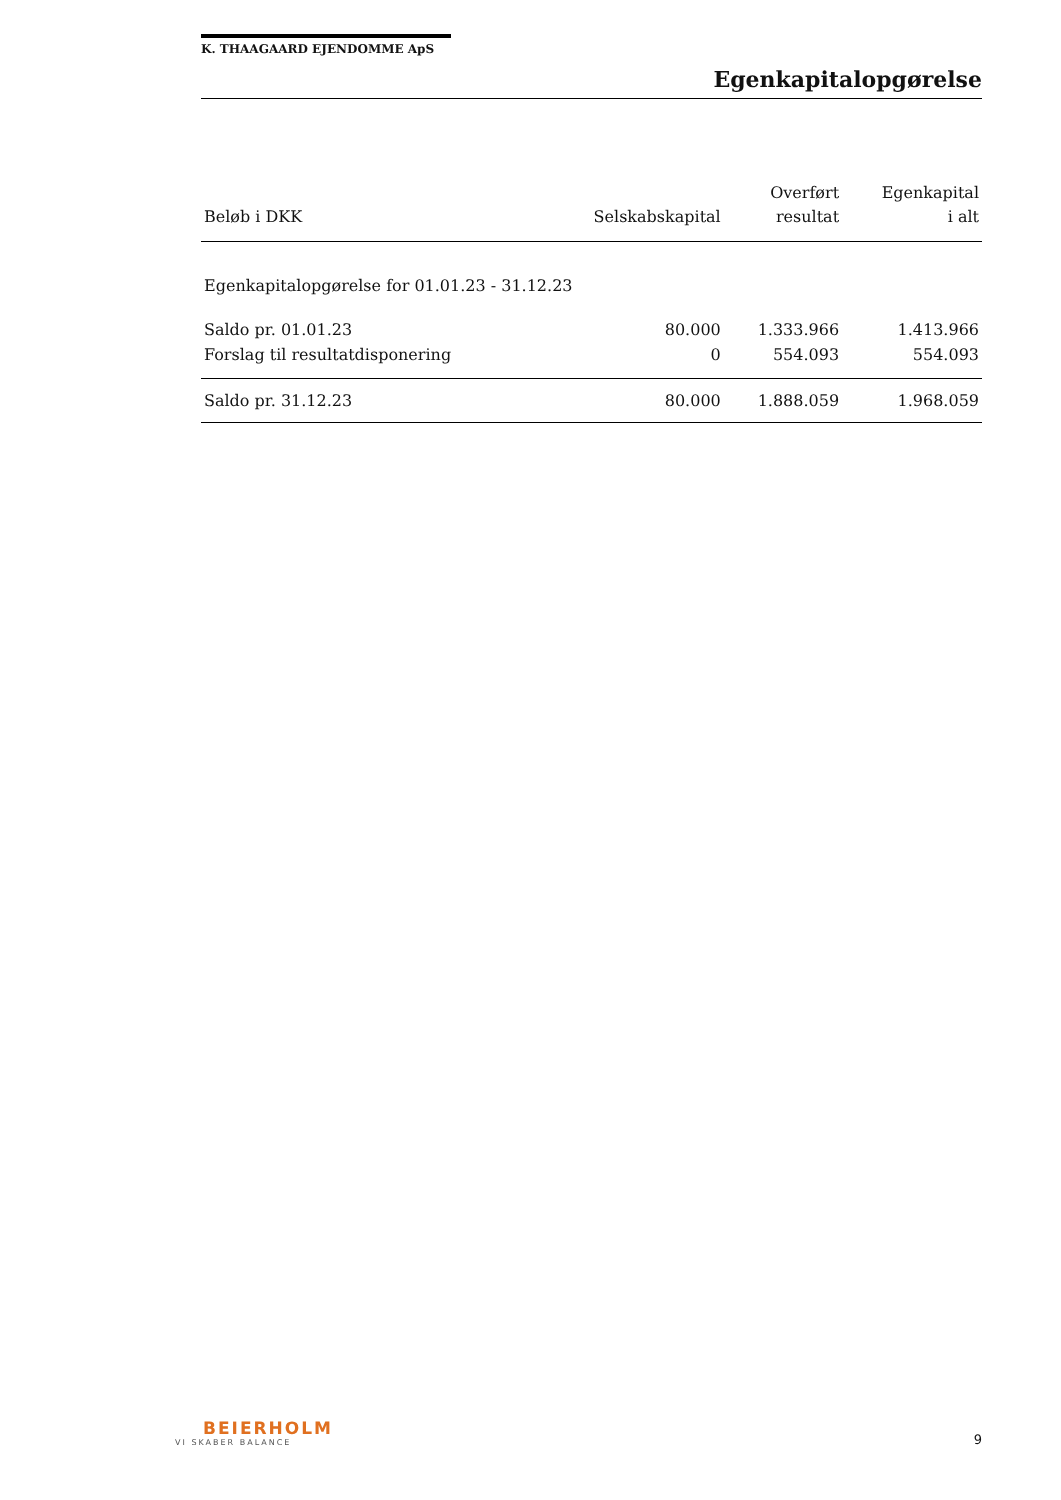K. THAAGAARD EJENDOMME ApS
Egenkapitalopgørelse
| Beløb i DKK | Selskabskapital | Overført resultat | Egenkapital i alt |
| --- | --- | --- | --- |
| Egenkapitalopgørelse for 01.01.23 - 31.12.23 | | | |
| Saldo pr. 01.01.23 | 80.000 | 1.333.966 | 1.413.966 |
| Forslag til resultatdisponering | 0 | 554.093 | 554.093 |
| Saldo pr. 31.12.23 | 80.000 | 1.888.059 | 1.968.059 |
BEIERHOLM
VI SKABER BALANCE
9